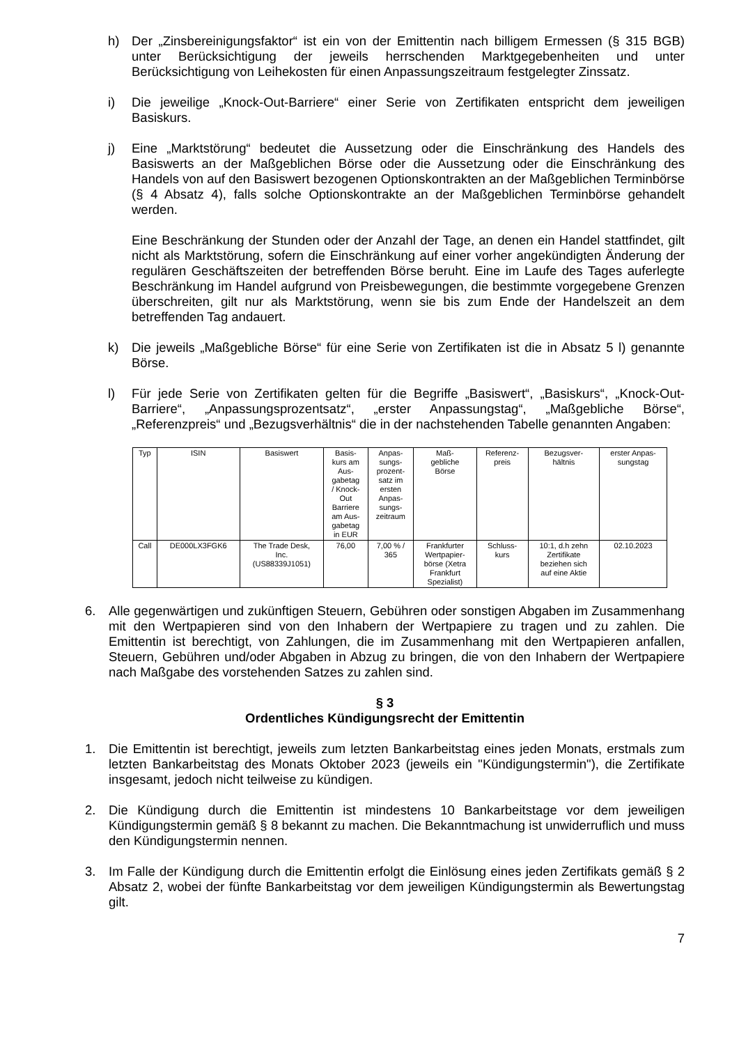h) Der „Zinsbereinigungsfaktor“ ist ein von der Emittentin nach billigem Ermessen (§ 315 BGB) unter Berücksichtigung der jeweils herrschenden Marktgegebenheiten und unter Berücksichtigung von Leihekosten für einen Anpassungszeitraum festgelegter Zinssatz.
i) Die jeweilige „Knock-Out-Barriere“ einer Serie von Zertifikaten entspricht dem jeweiligen Basiskurs.
j) Eine „Marktstörung“ bedeutet die Aussetzung oder die Einschränkung des Handels des Basiswerts an der Maßgeblichen Börse oder die Aussetzung oder die Einschränkung des Handels von auf den Basiswert bezogenen Optionskontrakten an der Maßgeblichen Terminbörse (§ 4 Absatz 4), falls solche Optionskontrakte an der Maßgeblichen Terminbörse gehandelt werden.
Eine Beschränkung der Stunden oder der Anzahl der Tage, an denen ein Handel stattfindet, gilt nicht als Marktstörung, sofern die Einschränkung auf einer vorher angekündigten Änderung der regulären Geschäftszeiten der betreffenden Börse beruht. Eine im Laufe des Tages auferlegte Beschränkung im Handel aufgrund von Preisbewegungen, die bestimmte vorgegebene Grenzen überschreiten, gilt nur als Marktstörung, wenn sie bis zum Ende der Handelszeit an dem betreffenden Tag andauert.
k) Die jeweils „Maßgebliche Börse“ für eine Serie von Zertifikaten ist die in Absatz 5 l) genannte Börse.
l) Für jede Serie von Zertifikaten gelten für die Begriffe „Basiswert“, „Basiskurs“, „Knock-Out-Barriere“, „Anpassungsprozentsatz“, „erster Anpassungstag“, „Maßgebliche Börse“, „Referenzpreis“ und „Bezugsverhältnis“ die in der nachstehenden Tabelle genannten Angaben:
| Typ | ISIN | Basiswert | Basis- kurs am Aus- gabetag / Knock- Out Barriere am Aus- gabetag in EUR | Anpas- sungs- prozent- satz im ersten Anpas- sungs- zeitraum | Maß- gebliche Börse | Referenz- preis | Bezugsver- hältnis | erster Anpas- sungstag |
| Call | DE000LX3FGK6 | The Trade Desk, Inc. (US88339J1051) | 76,00 | 7,00 % / 365 | Frankfurter Wertpapier- börse (Xetra Frankfurt Spezialist) | Schluss- kurs | 10:1, d.h zehn Zertifikate beziehen sich auf eine Aktie | 02.10.2023 |
6. Alle gegenwärtigen und zukünftigen Steuern, Gebühren oder sonstigen Abgaben im Zusammenhang mit den Wertpapieren sind von den Inhabern der Wertpapiere zu tragen und zu zahlen. Die Emittentin ist berechtigt, von Zahlungen, die im Zusammenhang mit den Wertpapieren anfallen, Steuern, Gebühren und/oder Abgaben in Abzug zu bringen, die von den Inhabern der Wertpapiere nach Maßgabe des vorstehenden Satzes zu zahlen sind.
§ 3
Ordentliches Kündigungsrecht der Emittentin
1. Die Emittentin ist berechtigt, jeweils zum letzten Bankarbeitstag eines jeden Monats, erstmals zum letzten Bankarbeitstag des Monats Oktober 2023 (jeweils ein "Kündigungstermin"), die Zertifikate insgesamt, jedoch nicht teilweise zu kündigen.
2. Die Kündigung durch die Emittentin ist mindestens 10 Bankarbeitstage vor dem jeweiligen Kündigungstermin gemäß § 8 bekannt zu machen. Die Bekanntmachung ist unwiderruflich und muss den Kündigungstermin nennen.
3. Im Falle der Kündigung durch die Emittentin erfolgt die Einlösung eines jeden Zertifikats gemäß § 2 Absatz 2, wobei der fünfte Bankarbeitstag vor dem jeweiligen Kündigungstermin als Bewertungstag gilt.
7